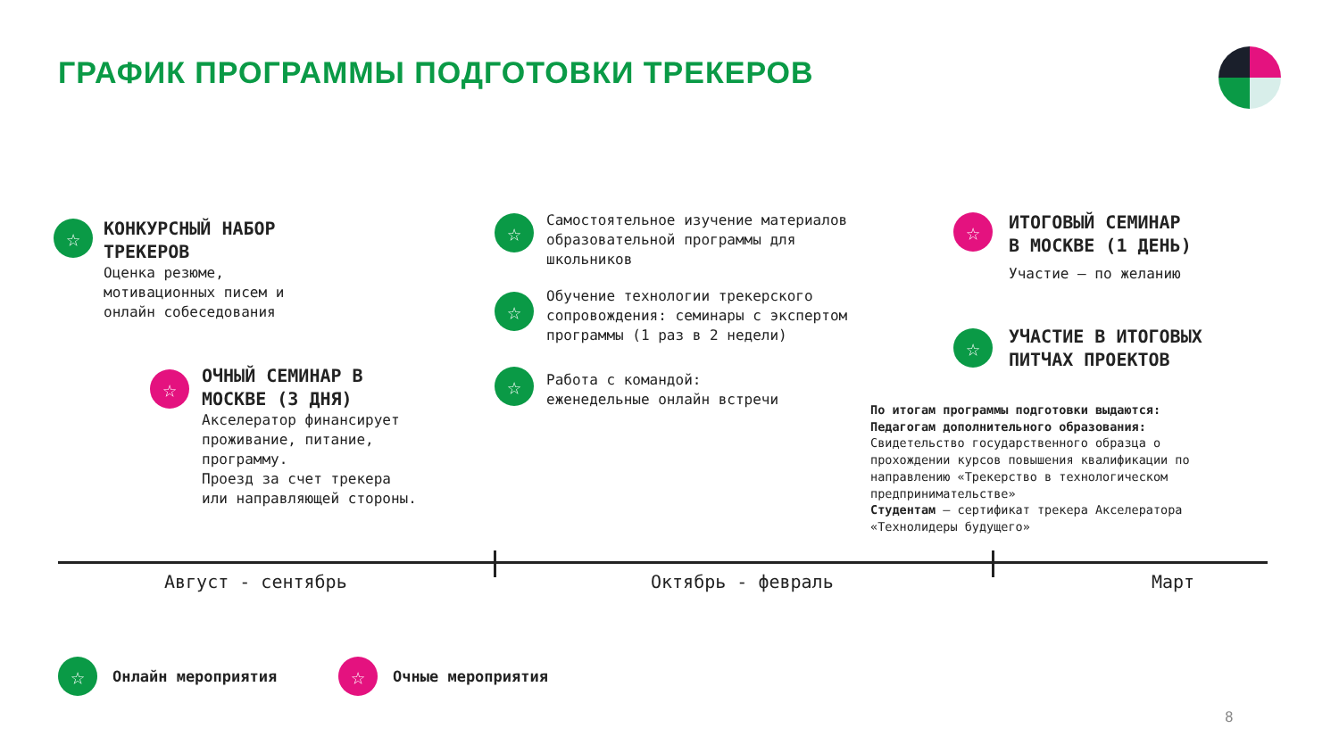ГРАФИК ПРОГРАММЫ ПОДГОТОВКИ ТРЕКЕРОВ
☆
КОНКУРСНЫЙ НАБОР
ТРЕКЕРОВ
Оценка резюме,
мотивационных писем и
онлайн собеседования
☆
ОЧНЫЙ СЕМИНАР В
МОСКВЕ (3 ДНЯ)
Акселератор финансирует
проживание, питание,
программу.
Проезд за счет трекера
или направляющей стороны.
☆
Самостоятельное изучение материалов
образовательной программы для
школьников
☆
Обучение технологии трекерского
сопровождения: семинары с экспертом
программы (1 раз в 2 недели)
☆
Работа с командой:
еженедельные онлайн встречи
☆
ИТОГОВЫЙ СЕМИНАР
В МОСКВЕ (1 ДЕНЬ)
Участие – по желанию
☆
УЧАСТИЕ В ИТОГОВЫХ
ПИТЧАХ ПРОЕКТОВ
По итогам программы подготовки выдаются:
Педагогам дополнительного образования:
Свидетельство государственного образца о
прохождении курсов повышения квалификации по
направлению «Трекерство в технологическом
предпринимательстве»
Студентам – сертификат трекера Акселератора
«Технолидеры будущего»
Август - сентябрь Октябрь - февраль Март
☆ Онлайн мероприятия ☆ Очные мероприятия
8